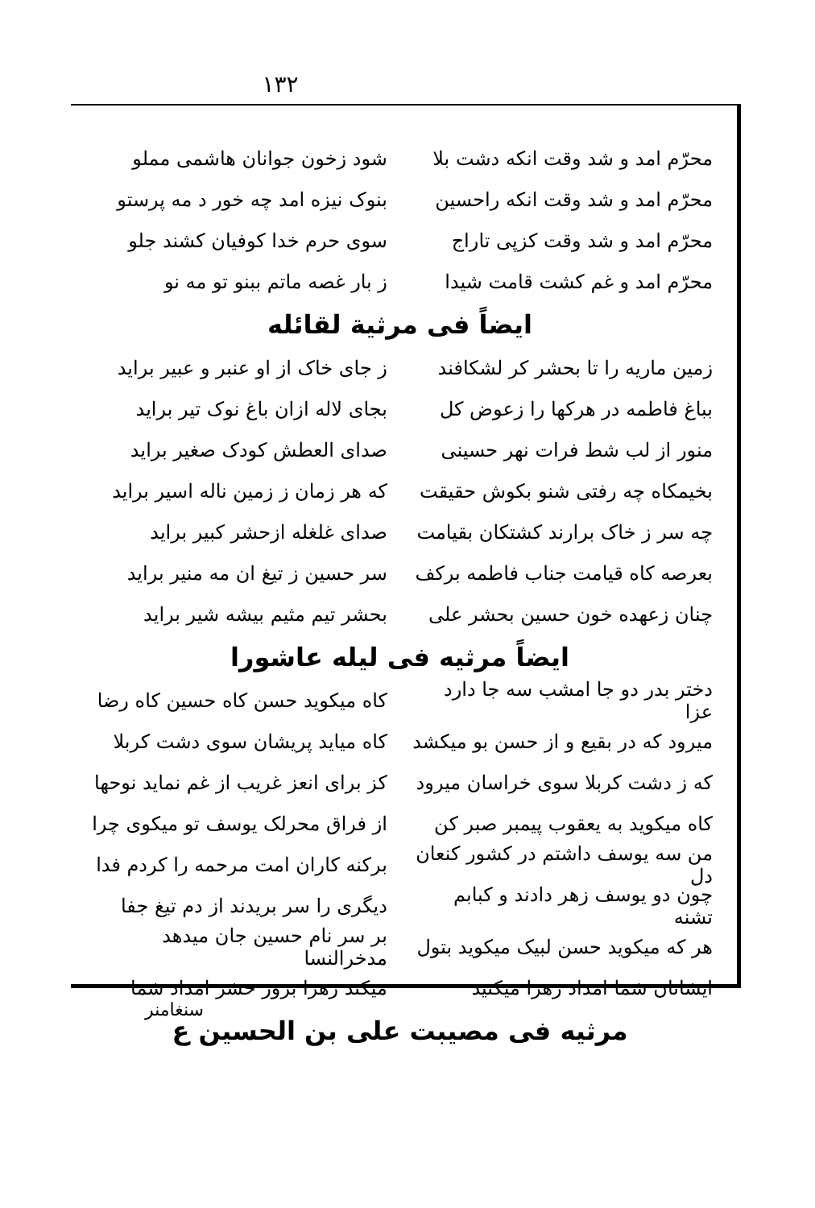۱۳۲
محرّم امد و شد وقت انکه دشت بلا شود زخون جوانان هاشمی مملو
محرّم امد و شد وقت انکه راحسین بنوک نیزه امد چه خور د مه پرستو
محرّم امد و شد وقت کزپی تاراج سوی حرم خدا کوفیان کشند جلو
محرّم امد و غم کشت قامت شیدا ز بار غصه ماتم ببنو تو مه نو
ایضاً فی مرثیة لقائله
زمین ماریه را تا بحشر کر لشکافند ز جای خاک از او عنبر و عبیر براید
بباغ فاطمه در هرکها را زعوض کل بجای لاله ازان باغ نوک تیر براید
منور از لب شط فرات نهر حسینی صدای العطش کودک صغیر براید
بخیمکاه چه رفتی شنو بکوش حقیقت که هر زمان ز زمین ناله اسیر براید
چه سر ز خاک برارند کشتکان بقیامت صدای غلغله ازحشر کبیر براید
بعرصه کاه قیامت جناب فاطمه برکف سر حسین ز تیغ ان مه منیر براید
چنان زعهده خون حسین بحشر علی بحشر تیم مثیم بیشه شیر براید
ایضاً مرثیه فی لیله عاشورا
دختر بدر دو جا امشب سه جا دارد عزا کاه میکوید حسن کاه حسین کاه رضا
میرود که در بقیع و از حسن بو میکشد کاه میاید پریشان سوی دشت کربلا
که ز دشت کربلا سوی خراسان میرود کز برای انعز غریب از غم نماید نوحها
کاه میکوید به یعقوب پیمبر صبر کن از فراق محرلک یوسف تو میکوی چرا
من سه یوسف داشتم در کشور کنعان دل برکنه کاران امت مرحمه را کردم فدا
چون دو یوسف زهر دادند و کبابم تشنه دیگری را سر بریدند از دم تیغ جفا
هر که میکوید حسن لبیک میکوید بتول بر سر نام حسین جان میدهد مدخرالنسا
ایشانان شما امداد زهرا میکنید میکند زهرا بروز حشر امداد شما
مرثیه فی مصیبت علی بن الحسین ع
سنغامنر